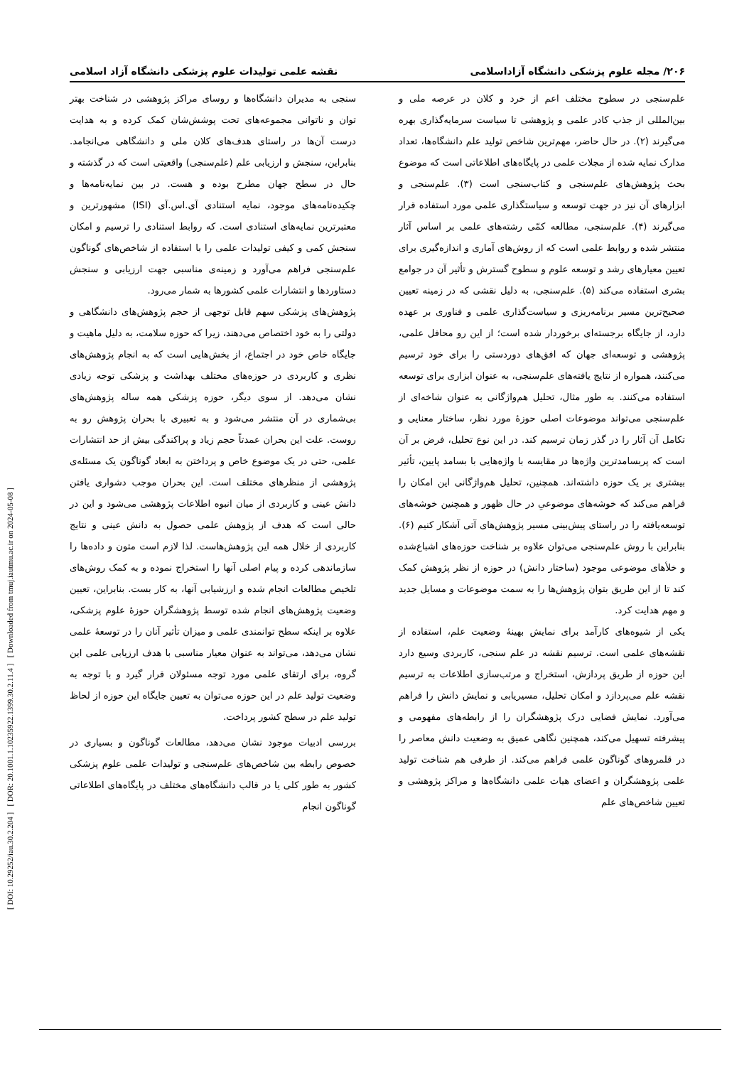[ DOI: 10.29252/iau.30.2.204 ] [ DOR: 20.1001.1.10235922.1399.30.2.11.4 ] [ Downloaded from tmuj.iautmu.ac.ir on 2024-05-08 ]
۲۰۶/ مجله علوم پزشکی دانشگاه آزاداسلامی نقشه علمی تولیدات علوم پزشکی دانشگاه آزاد اسلامی
علم‌سنجی در سطوح مختلف اعم از خرد و کلان در عرصه ملی و بین‌المللی از جذب کادر علمی و پژوهشی تا سیاست سرمایه‌گذاری بهره می‌گیرند (۲). در حال حاضر، مهم‌ترین شاخص تولید علم دانشگاه‌ها، تعداد مدارک نمایه شده از مجلات علمی در پایگاه‌های اطلاعاتی است که موضوع بحث پژوهش‌های علم‌سنجی و کتاب‌سنجی است (۳). علم‌سنجی و ابزارهای آن نیز در جهت توسعه و سیاستگذاری علمی مورد استفاده قرار می‌گیرند (۴). علم‌سنجی، مطالعه کمّی رشته‌های علمی بر اساس آثار منتشر شده و روابط علمی است که از روش‌های آماری و اندازه‌گیری برای تعیین معیارهای رشد و توسعه علوم و سطوح گسترش و تأثیر آن در جوامع بشری استفاده می‌کند (۵). علم‌سنجی، به دلیل نقشی که در زمینه تعیین صحیح‌ترین مسیر برنامه‌ریزی و سیاست‌گذاری علمی و فناوری بر عهده دارد، از جایگاه برجسته‌ای برخوردار شده است؛ از این رو محافل علمی، پژوهشی و توسعه‌ای جهان که افق‌های دوردستی را برای خود ترسیم می‌کنند، همواره از نتایج یافته‌های علم‌سنجی، به عنوان ابزاری برای توسعه استفاده می‌کنند. به طور مثال، تحلیل هم‌واژگانی به عنوان شاخه‌ای از علم‌سنجی می‌تواند موضوعات اصلی حوزۀ مورد نظر، ساختار معنایی و تکامل آن آثار را در گذر زمان ترسیم کند. در این نوع تحلیل، فرض بر آن است که پربسامدترین واژه‌ها در مقایسه با واژه‌هایی با بسامد پایین، تأثیر بیشتری بر یک حوزه داشته‌اند. همچنین، تحلیل هم‌واژگانی این امکان را فراهم می‌کند که خوشه‌های موضوعیِ در حال ظهور و همچنین خوشه‌های توسعه‌یافته را در راستای پیش‌بینی مسیر پژوهش‌های آتی آشکار کنیم (۶). بنابراین با روش علم‌سنجی می‌توان علاوه بر شناخت حوزه‌های اشباع‌شده و خلأهای موضوعی موجود (ساختار دانش) در حوزه از نظر پژوهش کمک کند تا از این طریق بتوان پژوهش‌ها را به سمت موضوعات و مسایل جدید و مهم هدایت کرد.
یکی از شیوه‌های کارآمد برای نمایش بهینۀ وضعیت علم، استفاده از نقشه‌های علمی است. ترسیم نقشه در علم سنجی، کاربردی وسیع دارد این حوزه از طریق پردازش، استخراج و مرتب‌سازی اطلاعات به ترسیم نقشه علم می‌پردازد و امکان تحلیل، مسیریابی و نمایش دانش را فراهم می‌آورد. نمایش فضایی درک پژوهشگران را از رابطه‌های مفهومی و پیشرفته تسهیل می‌کند، همچنین نگاهی عمیق به وضعیت دانش معاصر را در قلمروهای گوناگون علمی فراهم می‌کند. از طرفی هم شناخت تولید علمی پژوهشگران و اعضای هیات علمی دانشگاه‌ها و مراکز پژوهشی و تعیین شاخص‌های علم
سنجی به مدیران دانشگاه‌ها و روسای مراکز پژوهشی در شناخت بهتر توان و ناتوانی مجموعه‌های تحت پوشش‌شان کمک کرده و به هدایت درست آن‌ها در راستای هدف‌های کلان ملی و دانشگاهی می‌انجامد. بنابراین، سنجش و ارزیابی علم (علم‌سنجی) واقعیتی است که در گذشته و حال در سطح جهان مطرح بوده و هست. در بین نمایه‌نامه‌ها و چکیده‌نامه‌های موجود، نمایه استنادی آی.اس.آی (ISI) مشهورترین و معتبرترین نمایه‌های استنادی است. که روابط استنادی را ترسیم و امکان سنجش کمی و کیفی تولیدات علمی را با استفاده از شاخص‌های گوناگون علم‌سنجی فراهم می‌آورد و زمینه‌ی مناسبی جهت ارزیابی و سنجش دستاوردها و انتشارات علمی کشورها به شمار می‌رود.
پژوهش‌های پزشکی سهم قابل توجهی از حجم پژوهش‌های دانشگاهی و دولتی را به خود اختصاص می‌دهند، زیرا که حوزه سلامت، به دلیل ماهیت و جایگاه خاص خود در اجتماع، از بخش‌هایی است که به انجام پژوهش‌های نظری و کاربردی در حوزه‌های مختلف بهداشت و پزشکی توجه زیادی نشان می‌دهد. از سوی دیگر، حوزه پزشکی همه ساله پژوهش‌های بی‌شماری در آن منتشر می‌شود و به تعبیری با بحران پژوهش رو به روست. علت این بحران عمدتاً حجم زیاد و پراکندگی بیش از حد انتشارات علمی، حتی در یک موضوع خاص و پرداختن به ابعاد گوناگون یک مسئله‌ی پژوهشی از منظرهای مختلف است. این بحران موجب دشواری یافتن دانش عینی و کاربردی از میان انبوه اطلاعات پژوهشی می‌شود و این در حالی است که هدف از پژوهش علمی حصول به دانش عینی و نتایج کاربردی از خلال همه این پژوهش‌هاست. لذا لازم است متون و داده‌ها را سازماندهی کرده و پیام اصلی آنها را استخراج نموده و به کمک روش‌های تلخیص مطالعات انجام شده و ارزشیابی آنها، به کار بست. بنابراین، تعیین وضعیت پژوهش‌های انجام شده توسط پژوهشگران حوزۀ علوم پزشکی، علاوه بر اینکه سطح توانمندی علمی و میزان تأثیر آنان را در توسعۀ علمی نشان می‌دهد، می‌تواند به عنوان معیار مناسبی با هدف ارزیابی علمی این گروه، برای ارتقای علمی مورد توجه مسئولان قرار گیرد و با توجه به وضعیت تولید علم در این حوزه می‌توان به تعیین جایگاه این حوزه از لحاظ تولید علم در سطح کشور پرداخت.
بررسی ادبیات موجود نشان می‌دهد، مطالعات گوناگون و بسیاری در خصوص رابطه بین شاخص‌های علم‌سنجی و تولیدات علمی علوم پزشکی کشور به طور کلی یا در قالب دانشگاه‌های مختلف در پایگاه‌های اطلاعاتی گوناگون انجام